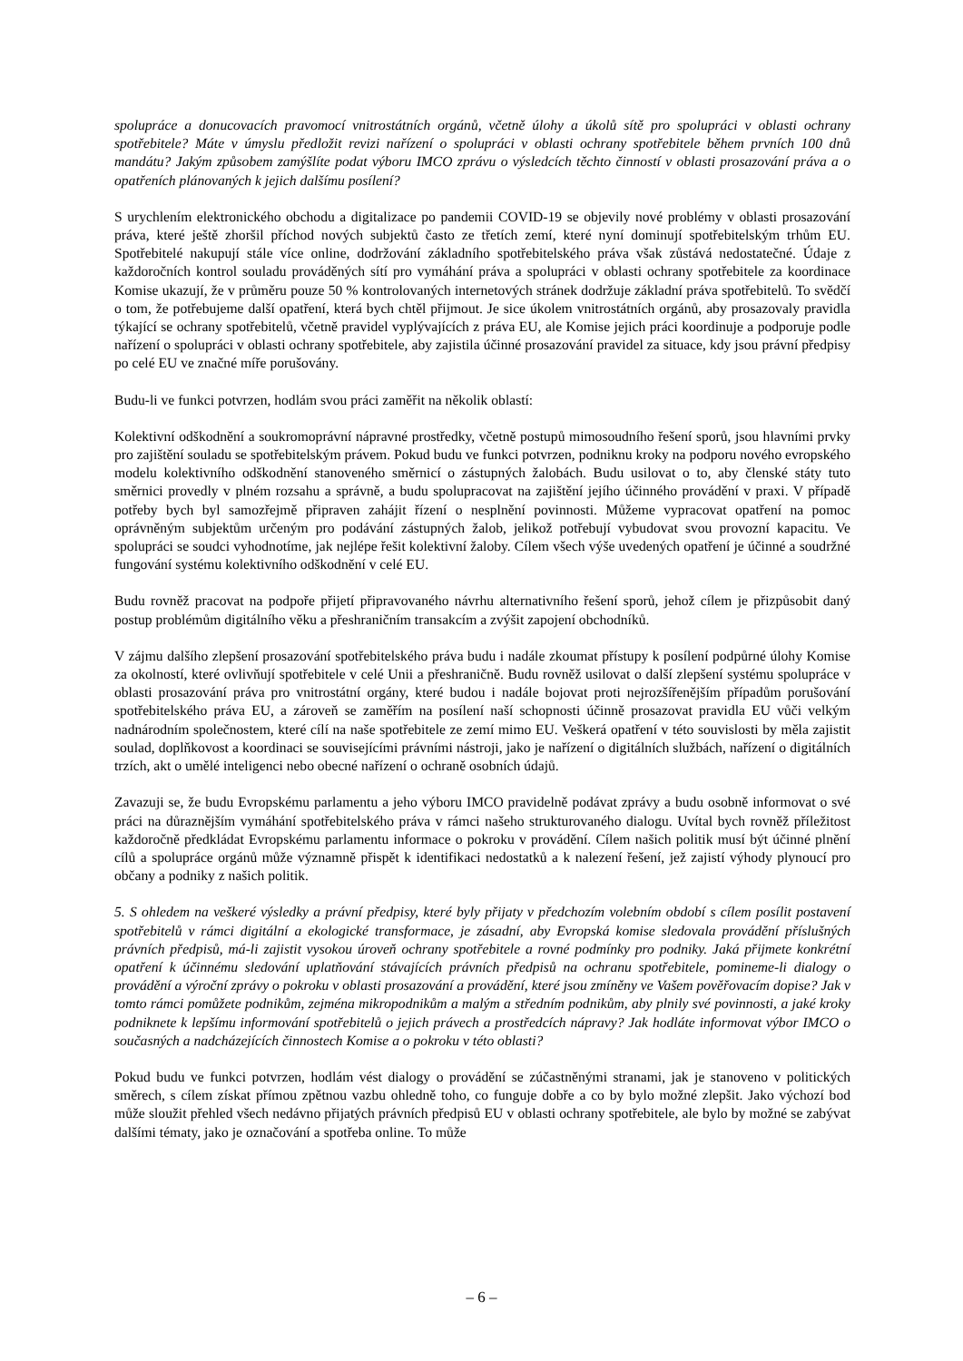spolupráce a donucovacích pravomocí vnitrostátních orgánů, včetně úlohy a úkolů sítě pro spolupráci v oblasti ochrany spotřebitele? Máte v úmyslu předložit revizi nařízení o spolupráci v oblasti ochrany spotřebitele během prvních 100 dnů mandátu? Jakým způsobem zamýšlíte podat výboru IMCO zprávu o výsledcích těchto činností v oblasti prosazování práva a o opatřeních plánovaných k jejich dalšímu posílení?
S urychlením elektronického obchodu a digitalizace po pandemii COVID-19 se objevily nové problémy v oblasti prosazování práva, které ještě zhoršil příchod nových subjektů často ze třetích zemí, které nyní dominují spotřebitelským trhům EU. Spotřebitelé nakupují stále více online, dodržování základního spotřebitelského práva však zůstává nedostatečné. Údaje z každoročních kontrol souladu prováděných sítí pro vymáhání práva a spolupráci v oblasti ochrany spotřebitele za koordinace Komise ukazují, že v průměru pouze 50 % kontrolovaných internetových stránek dodržuje základní práva spotřebitelů. To svědčí o tom, že potřebujeme další opatření, která bych chtěl přijmout. Je sice úkolem vnitrostátních orgánů, aby prosazovaly pravidla týkající se ochrany spotřebitelů, včetně pravidel vyplývajících z práva EU, ale Komise jejich práci koordinuje a podporuje podle nařízení o spolupráci v oblasti ochrany spotřebitele, aby zajistila účinné prosazování pravidel za situace, kdy jsou právní předpisy po celé EU ve značné míře porušovány.
Budu-li ve funkci potvrzen, hodlám svou práci zaměřit na několik oblastí:
Kolektivní odškodnění a soukromoprávní nápravné prostředky, včetně postupů mimosoudního řešení sporů, jsou hlavními prvky pro zajištění souladu se spotřebitelským právem. Pokud budu ve funkci potvrzen, podniknu kroky na podporu nového evropského modelu kolektivního odškodnění stanoveného směrnicí o zástupných žalobách. Budu usilovat o to, aby členské státy tuto směrnici provedly v plném rozsahu a správně, a budu spolupracovat na zajištění jejího účinného provádění v praxi. V případě potřeby bych byl samozřejmě připraven zahájit řízení o nesplnění povinnosti. Můžeme vypracovat opatření na pomoc oprávněným subjektům určeným pro podávání zástupných žalob, jelikož potřebují vybudovat svou provozní kapacitu. Ve spolupráci se soudci vyhodnotíme, jak nejlépe řešit kolektivní žaloby. Cílem všech výše uvedených opatření je účinné a soudržné fungování systému kolektivního odškodnění v celé EU.
Budu rovněž pracovat na podpoře přijetí připravovaného návrhu alternativního řešení sporů, jehož cílem je přizpůsobit daný postup problémům digitálního věku a přeshraničním transakcím a zvýšit zapojení obchodníků.
V zájmu dalšího zlepšení prosazování spotřebitelského práva budu i nadále zkoumat přístupy k posílení podpůrné úlohy Komise za okolností, které ovlivňují spotřebitele v celé Unii a přeshraničně. Budu rovněž usilovat o další zlepšení systému spolupráce v oblasti prosazování práva pro vnitrostátní orgány, které budou i nadále bojovat proti nejrozšířenějším případům porušování spotřebitelského práva EU, a zároveň se zaměřím na posílení naší schopnosti účinně prosazovat pravidla EU vůči velkým nadnárodním společnostem, které cílí na naše spotřebitele ze zemí mimo EU. Veškerá opatření v této souvislosti by měla zajistit soulad, doplňkovost a koordinaci se souvisejícími právními nástroji, jako je nařízení o digitálních službách, nařízení o digitálních trzích, akt o umělé inteligenci nebo obecné nařízení o ochraně osobních údajů.
Zavazuji se, že budu Evropskému parlamentu a jeho výboru IMCO pravidelně podávat zprávy a budu osobně informovat o své práci na důraznějším vymáhání spotřebitelského práva v rámci našeho strukturovaného dialogu. Uvítal bych rovněž příležitost každoročně předkládat Evropskému parlamentu informace o pokroku v provádění. Cílem našich politik musí být účinné plnění cílů a spolupráce orgánů může významně přispět k identifikaci nedostatků a k nalezení řešení, jež zajistí výhody plynoucí pro občany a podniky z našich politik.
5. S ohledem na veškeré výsledky a právní předpisy, které byly přijaty v předchozím volebním období s cílem posílit postavení spotřebitelů v rámci digitální a ekologické transformace, je zásadní, aby Evropská komise sledovala provádění příslušných právních předpisů, má-li zajistit vysokou úroveň ochrany spotřebitele a rovné podmínky pro podniky. Jaká přijmete konkrétní opatření k účinnému sledování uplatňování stávajících právních předpisů na ochranu spotřebitele, pomineme-li dialogy o provádění a výroční zprávy o pokroku v oblasti prosazování a provádění, které jsou zmíněny ve Vašem pověřovacím dopise? Jak v tomto rámci pomůžete podnikům, zejména mikropodnikům a malým a středním podnikům, aby plnily své povinnosti, a jaké kroky podniknete k lepšímu informování spotřebitelů o jejich právech a prostředcích nápravy? Jak hodláte informovat výbor IMCO o současných a nadcházejících činnostech Komise a o pokroku v této oblasti?
Pokud budu ve funkci potvrzen, hodlám vést dialogy o provádění se zúčastněnými stranami, jak je stanoveno v politických směrech, s cílem získat přímou zpětnou vazbu ohledně toho, co funguje dobře a co by bylo možné zlepšit. Jako výchozí bod může sloužit přehled všech nedávno přijatých právních předpisů EU v oblasti ochrany spotřebitele, ale bylo by možné se zabývat dalšími tématy, jako je označování a spotřeba online. To může
– 6 –